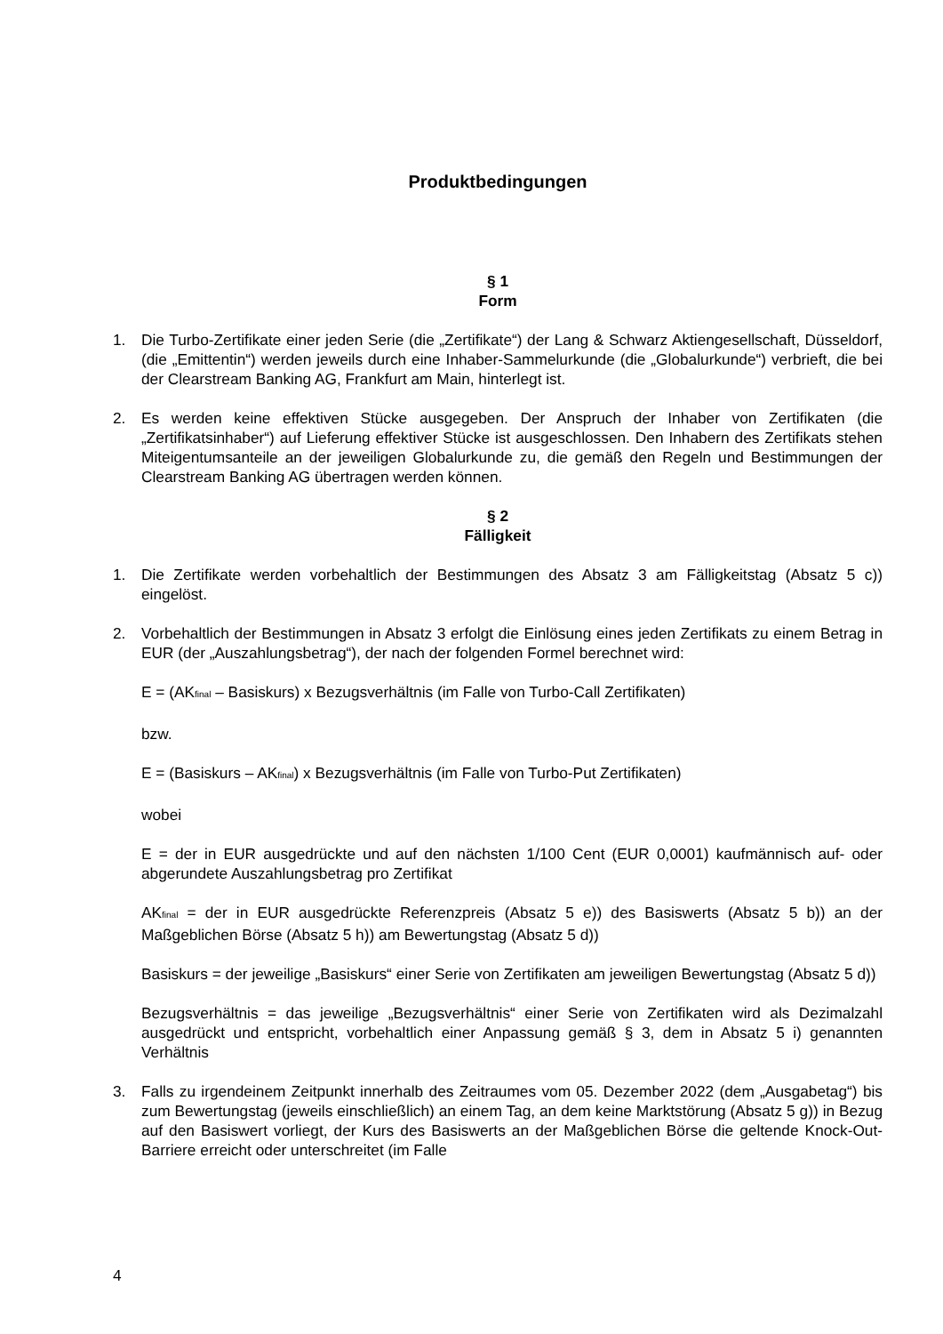Produktbedingungen
§ 1
Form
1. Die Turbo-Zertifikate einer jeden Serie (die „Zertifikate“) der Lang & Schwarz Aktiengesellschaft, Düsseldorf, (die „Emittentin“) werden jeweils durch eine Inhaber-Sammelurkunde (die „Globalurkunde“) verbrieft, die bei der Clearstream Banking AG, Frankfurt am Main, hinterlegt ist.
2. Es werden keine effektiven Stücke ausgegeben. Der Anspruch der Inhaber von Zertifikaten (die „Zertifikatsinhaber“) auf Lieferung effektiver Stücke ist ausgeschlossen. Den Inhabern des Zertifikats stehen Miteigentumsanteile an der jeweiligen Globalurkunde zu, die gemäß den Regeln und Bestimmungen der Clearstream Banking AG übertragen werden können.
§ 2
Fälligkeit
1. Die Zertifikate werden vorbehaltlich der Bestimmungen des Absatz 3 am Fälligkeitstag (Absatz 5 c)) eingelöst.
2. Vorbehaltlich der Bestimmungen in Absatz 3 erfolgt die Einlösung eines jeden Zertifikats zu einem Betrag in EUR (der „Auszahlungsbetrag“), der nach der folgenden Formel berechnet wird:
E = (AK<sub>final</sub> – Basiskurs) x Bezugsverhältnis (im Falle von Turbo-Call Zertifikaten)
bzw.
E = (Basiskurs – AK<sub>final</sub>) x Bezugsverhältnis (im Falle von Turbo-Put Zertifikaten)
wobei
E = der in EUR ausgedrückte und auf den nächsten 1/100 Cent (EUR 0,0001) kaufmännisch auf- oder abgerundete Auszahlungsbetrag pro Zertifikat
AK<sub>final</sub> = der in EUR ausgedrückte Referenzpreis (Absatz 5 e)) des Basiswerts (Absatz 5 b)) an der Maßgeblichen Börse (Absatz 5 h)) am Bewertungstag (Absatz 5 d))
Basiskurs = der jeweilige „Basiskurs“ einer Serie von Zertifikaten am jeweiligen Bewertungstag (Absatz 5 d))
Bezugsverhältnis = das jeweilige „Bezugsverhältnis“ einer Serie von Zertifikaten wird als Dezimalzahl ausgedrückt und entspricht, vorbehaltlich einer Anpassung gemäß § 3, dem in Absatz 5 i) genannten Verhältnis
3. Falls zu irgendeinem Zeitpunkt innerhalb des Zeitraumes vom 05. Dezember 2022 (dem „Ausgabetag“) bis zum Bewertungstag (jeweils einschließlich) an einem Tag, an dem keine Marktstörung (Absatz 5 g)) in Bezug auf den Basiswert vorliegt, der Kurs des Basiswerts an der Maßgeblichen Börse die geltende Knock-Out-Barriere erreicht oder unterschreitet (im Falle
4